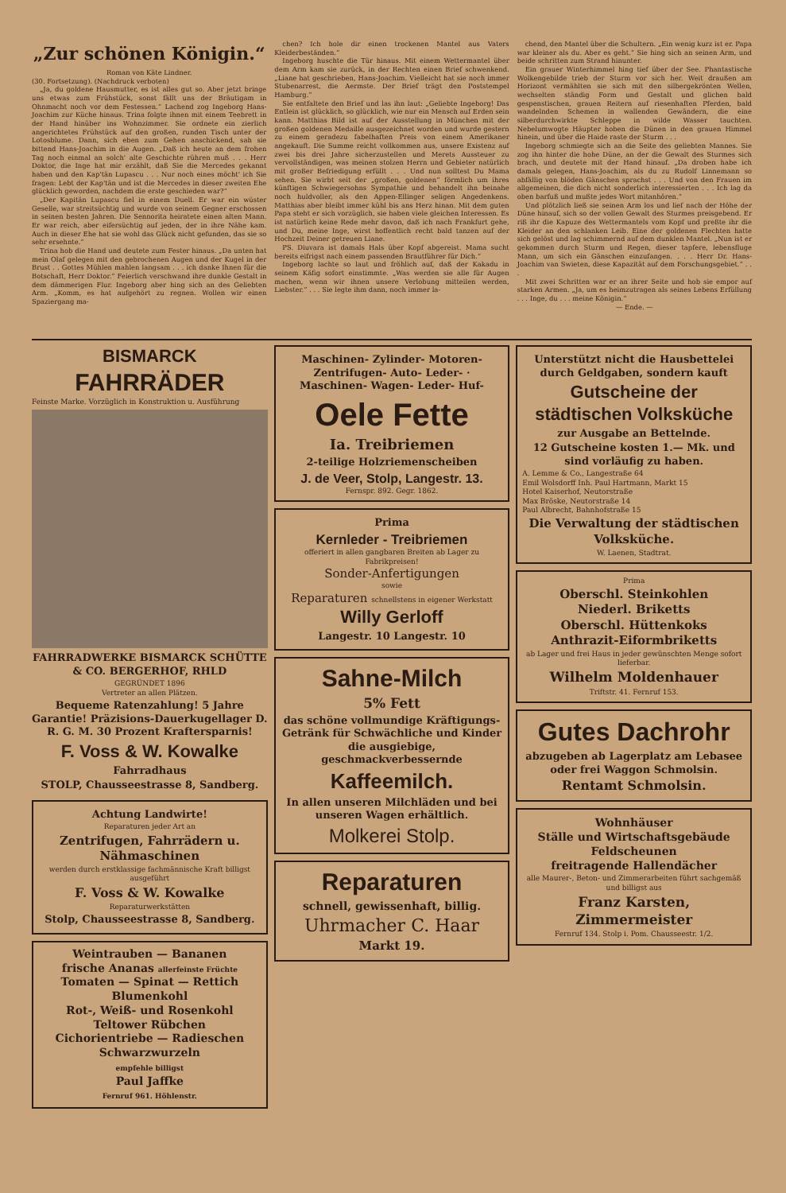„Zur schönen Königin.“
Roman von Käte Lindner.
(30. Fortsetzung). (Nachdruck verboten)
„Ja, du goldene Hausmutter, es ist alles gut so. Aber jetzt bringe uns etwas zum Frühstück, sonst fällt uns der Bräutigam in Ohnmacht noch vor dem Festessen.“ Lachend zog Ingeborg Hans-Joachim zur Küche hinaus. Trina folgte ihnen mit einem Teebrett in der Hand hinüber ins Wohnzimmer. Sie ordnete ein zierlich angerichtetes Frühstück auf den großen, runden Tisch unter der Lotosblume. Dann, sich eben zum Gehen anschickend, sah sie bittend Hans-Joachim in die Augen. „Daß ich heute an dem frohen Tag noch einmal an solch' alte Geschichte rühren muß . . . Herr Doktor, die Inge hat mir erzählt, daß Sie die Mercedes gekannt haben und den Kap'tän Lupascu . . . Nur noch eines möcht' ich Sie fragen: Lebt der Kap'tän und ist die Mercedes in dieser zweiten Ehe glücklich geworden, nachdem die erste geschieden war?“
„Der Kapitän Lupascu fiel in einem Duell. Er war ein wüster Geselle, war streitsüchtig und wurde von seinem Gegner erschossen in seinen besten Jahren. Die Sennorita heiratete einen alten Mann. Er war reich, aber eifersüchtig auf jeden, der in ihre Nähe kam. Auch in dieser Ehe hat sie wohl das Glück nicht gefunden, das sie so sehr ersehnte.“
Trina hob die Hand und deutete zum Fester hinaus. „Da unten hat mein Olaf gelegen mit den gebrochenen Augen und der Kugel in der Brust . . Gottes Mühlen mahlen langsam . . . ich danke Ihnen für die Botschaft, Herr Doktor.“ Feierlich verschwand ihre dunkle Gestalt in dem dämmerigen Flur. Ingeborg aber hing sich an des Geliebten Arm. „Komm, es hat aufgehört zu regnen. Wollen wir einen Spaziergang ma-
chen? Ich hole dir einen trockenen Mantel aus Vaters Kleiderbeständen.“
Ingeborg huschte die Tür hinaus. Mit einem Wettermantel über dem Arm kam sie zurück, in der Rechten einen Brief schwenkend. „Liane hat geschrieben, Hans-Joachim. Vielleicht hat sie noch immer Stubenarrest, die Aermste. Der Brief trägt den Poststempel Hamburg.“
Sie entfaltete den Brief und las ihn laut: „Geliebte Ingeborg! Das Entlein ist glücklich, so glücklich, wie nur ein Mensch auf Erden sein kann. Matthias Bild ist auf der Ausstellung in München mit der großen goldenen Medaille ausgezeichnet worden und wurde gestern zu einem geradezu fabelhaften Preis von einem Amerikaner angekauft. Die Summe reicht vollkommen aus, unsere Existenz auf zwei bis drei Jahre sicherzustellen und Merets Aussteuer zu vervollständigen, was meinen stolzen Herrn und Gebieter natürlich mit großer Befriedigung erfüllt . . . Und nun solltest Du Mama sehen. Sie wirbt seit der „großen, goldenen“ förmlich um ihres künftigen Schwiegersohns Sympathie und behandelt ihn beinahe noch huldvoller, als den Appen-Ellinger seligen Angedenkens. Matthias aber bleibt immer kühl bis ans Herz hinan. Mit dem guten Papa steht er sich vorzüglich, sie haben viele gleichen Interessen. Es ist natürlich keine Rede mehr davon, daß ich nach Frankfurt gehe, und Du, meine Inge, wirst hoffentlich recht bald tanzen auf der Hochzeit Deiner getreuen Liane.
PS. Diuvara ist damals Hals über Kopf abgereist. Mama sucht bereits eifrigst nach einem passenden Brautführer für Dich.“
Ingeborg lachte so laut und fröhlich auf, daß der Kakadu in seinem Käfig sofort einstimmte. „Was werden sie alle für Augen machen, wenn wir ihnen unsere Verlobung mitteilen werden, Liebster.“ . . . Sie legte ihm dann, noch immer la-
chend, den Mantel über die Schultern. „Ein wenig kurz ist er. Papa war kleiner als du. Aber es geht.“ Sie hing sich an seinen Arm, und beide schritten zum Strand hinunter.
Ein grauer Winterhimmel hing tief über der See. Phantastische Wolkengebilde trieb der Sturm vor sich her. Weit draußen am Horizont vermählten sie sich mit den silbergekrönten Wellen, wechselten ständig Form und Gestalt und glichen bald gespenstischen, grauen Reitern auf riesenhaften Pferden, bald wandelnden Schemen in wallenden Gewändern, die eine silberdurchwirkte Schleppe in wilde Wasser tauchten. Nebelumwogte Häupter hoben die Dünen in den grauen Himmel hinein, und über die Haide raste der Sturm . . .
Ingeborg schmiegte sich an die Seite des geliebten Mannes. Sie zog ihn hinter die hohe Düne, an der die Gewalt des Sturmes sich brach, und deutete mit der Hand hinauf. „Da droben habe ich damals gelegen, Hans-Joachim, als du zu Rudolf Linnemann so abfällig von blöden Gänschen sprachst . . . Und von den Frauen im allgemeinen, die dich nicht sonderlich interessierten . . . Ich lag da oben barfuß und mußte jedes Wort mitanhören.“
Und plötzlich ließ sie seinen Arm los und lief nach der Höhe der Düne hinauf, sich so der vollen Gewalt des Sturmes preisgebend. Er riß ihr die Kapuze des Wettermantels vom Kopf und preßte ihr die Kleider an den schlanken Leib. Eine der goldenen Flechten hatte sich gelöst und lag schimmernd auf dem dunklen Mantel. „Nun ist er gekommen durch Sturm und Regen, dieser tapfere, lebensfluge Mann, um sich ein Gänschen einzufangen. . . . Herr Dr. Hans-Joachim van Swieten, diese Kapazität auf dem Forschungsgebiet.“ . . .
Mit zwei Schritten war er an ihrer Seite und hob sie empor auf starken Armen. „Ja, um es heimzutragen als seines Lebens Erfüllung . . . Inge, du . . . meine Königin.“
— Ende. —
BISMARCK
FAHRRÄDER
Feinste Marke. Vorzüglich in Konstruktion u. Ausführung
FAHRRADWERKE BISMARCK SCHÜTTE & CO. BERGERHOF, RHLD
GEGRÜNDET 1896
Vertreter an allen Plätzen.
Bequeme Ratenzahlung! 5 Jahre Garantie! Präzisions-Dauerkugellager D. R. G. M. 30 Prozent Kraftersparnis!
F. Voss & W. Kowalke
Fahrradhaus
STOLP, Chausseestrasse 8, Sandberg.
Achtung Landwirte!
Reparaturen jeder Art an
Zentrifugen, Fahrrädern u. Nähmaschinen
werden durch erstklassige fachmännische Kraft billigst ausgeführt
F. Voss & W. Kowalke
Reparaturwerkstätten
Stolp, Chausseestrasse 8, Sandberg.
Weintrauben — Bananen
frische Ananas allerfeinste Früchte
Tomaten — Spinat — Rettich
Blumenkohl
Rot-, Weiß- und Rosenkohl
Teltower Rübchen
Cichorientriebe — Radieschen
Schwarzwurzeln
empfehle billigst
Paul Jaffke
Fernruf 961. Höhlenstr.
Maschinen- Zylinder- Motoren- Zentrifugen- Auto- Leder- · Maschinen- Wagen- Leder- Huf-
Oele Fette
Ia. Treibriemen
2-teilige Holzriemenscheiben
J. de Veer, Stolp, Langestr. 13.
Fernspr. 892. Gegr. 1862.
Prima
Kernleder - Treibriemen
offeriert in allen gangbaren Breiten ab Lager zu Fabrikpreisen!
Sonder-Anfertigungen
sowie
Reparaturen schnellstens in eigener Werkstatt
Willy Gerloff
Langestr. 10 Langestr. 10
Sahne-Milch
5% Fett
das schöne vollmundige Kräftigungs-Getränk für Schwächliche und Kinder die ausgiebige, geschmackverbessernde
Kaffeemilch.
In allen unseren Milchläden und bei unseren Wagen erhältlich.
Molkerei Stolp.
Reparaturen
schnell, gewissenhaft, billig.
Uhrmacher C. Haar
Markt 19.
Unterstützt nicht die Hausbettelei durch Geldgaben, sondern kauft
Gutscheine der städtischen Volksküche
zur Ausgabe an Bettelnde.
12 Gutscheine kosten 1.— Mk. und sind vorläufig zu haben.
A. Lemme & Co., Langestraße 64
Emil Wolsdorff Inh. Paul Hartmann, Markt 15
Hotel Kaiserhof, Neutorstraße
Max Bröske, Neutorstraße 14
Paul Albrecht, Bahnhofstraße 15
Die Verwaltung der städtischen Volksküche.
W. Laenen, Stadtrat.
Prima
Oberschl. Steinkohlen
Niederl. Briketts
Oberschl. Hüttenkoks
Anthrazit-Eiformbriketts
ab Lager und frei Haus in jeder gewünschten Menge sofort lieferbar.
Wilhelm Moldenhauer
Triftstr. 41. Fernruf 153.
Gutes Dachrohr
abzugeben ab Lagerplatz am Lebasee oder frei Waggon Schmolsin.
Rentamt Schmolsin.
Wohnhäuser
Ställe und Wirtschaftsgebäude
Feldscheunen
freitragende Hallendächer
alle Maurer-, Beton- und Zimmerarbeiten führt sachgemäß und billigst aus
Franz Karsten, Zimmermeister
Fernruf 134. Stolp i. Pom. Chausseestr. 1/2.